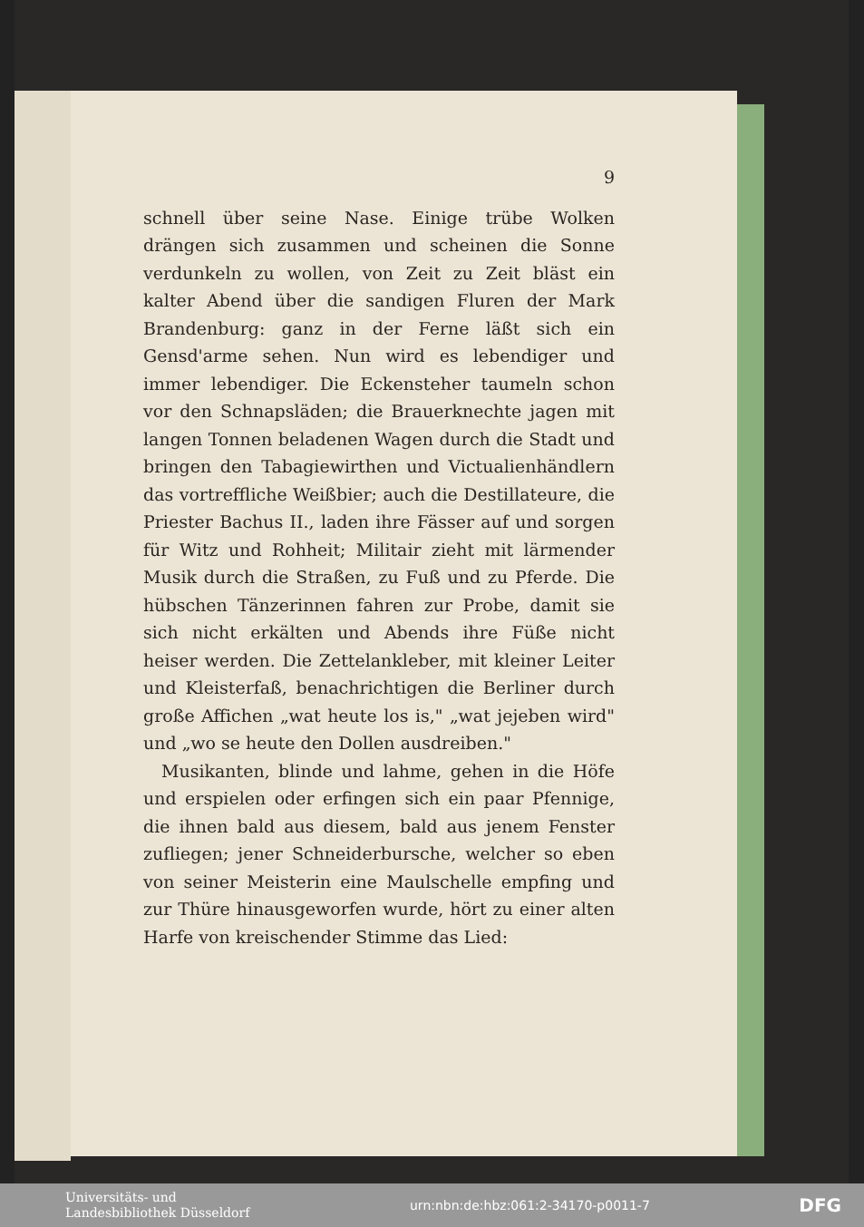9
schnell über seine Nase. Einige trübe Wolken drängen sich zusammen und scheinen die Sonne verdunkeln zu wollen, von Zeit zu Zeit bläst ein kalter Abend über die sandigen Fluren der Mark Brandenburg: ganz in der Ferne läßt sich ein Gensd'arme sehen. Nun wird es lebendiger und immer lebendiger. Die Eckensteher taumeln schon vor den Schnapsläden; die Brauerknechte jagen mit langen Tonnen beladenen Wagen durch die Stadt und bringen den Tabagiewirthen und Victualienhändlern das vortreffliche Weißbier; auch die Destillateure, die Priester Bachus II., laden ihre Fässer auf und sorgen für Witz und Rohheit; Militair zieht mit lärmender Musik durch die Straßen, zu Fuß und zu Pferde. Die hübschen Tänzerinnen fahren zur Probe, damit sie sich nicht erkälten und Abends ihre Füße nicht heiser werden. Die Zettelankleber, mit kleiner Leiter und Kleisterfaß, benachrichtigen die Berliner durch große Affichen „wat heute los is," „wat jejeben wird" und „wo se heute den Dollen ausdreiben."
Musikanten, blinde und lahme, gehen in die Höfe und erspielen oder erfingen sich ein paar Pfennige, die ihnen bald aus diesem, bald aus jenem Fenster zufliegen; jener Schneiderbursche, welcher so eben von seiner Meisterin eine Maulschelle empfing und zur Thüre hinausgeworfen wurde, hört zu einer alten Harfe von kreischender Stimme das Lied:
Universitäts- und
Landesbibliothek Düsseldorf
urn:nbn:de:hbz:061:2-34170-p0011-7
DFG